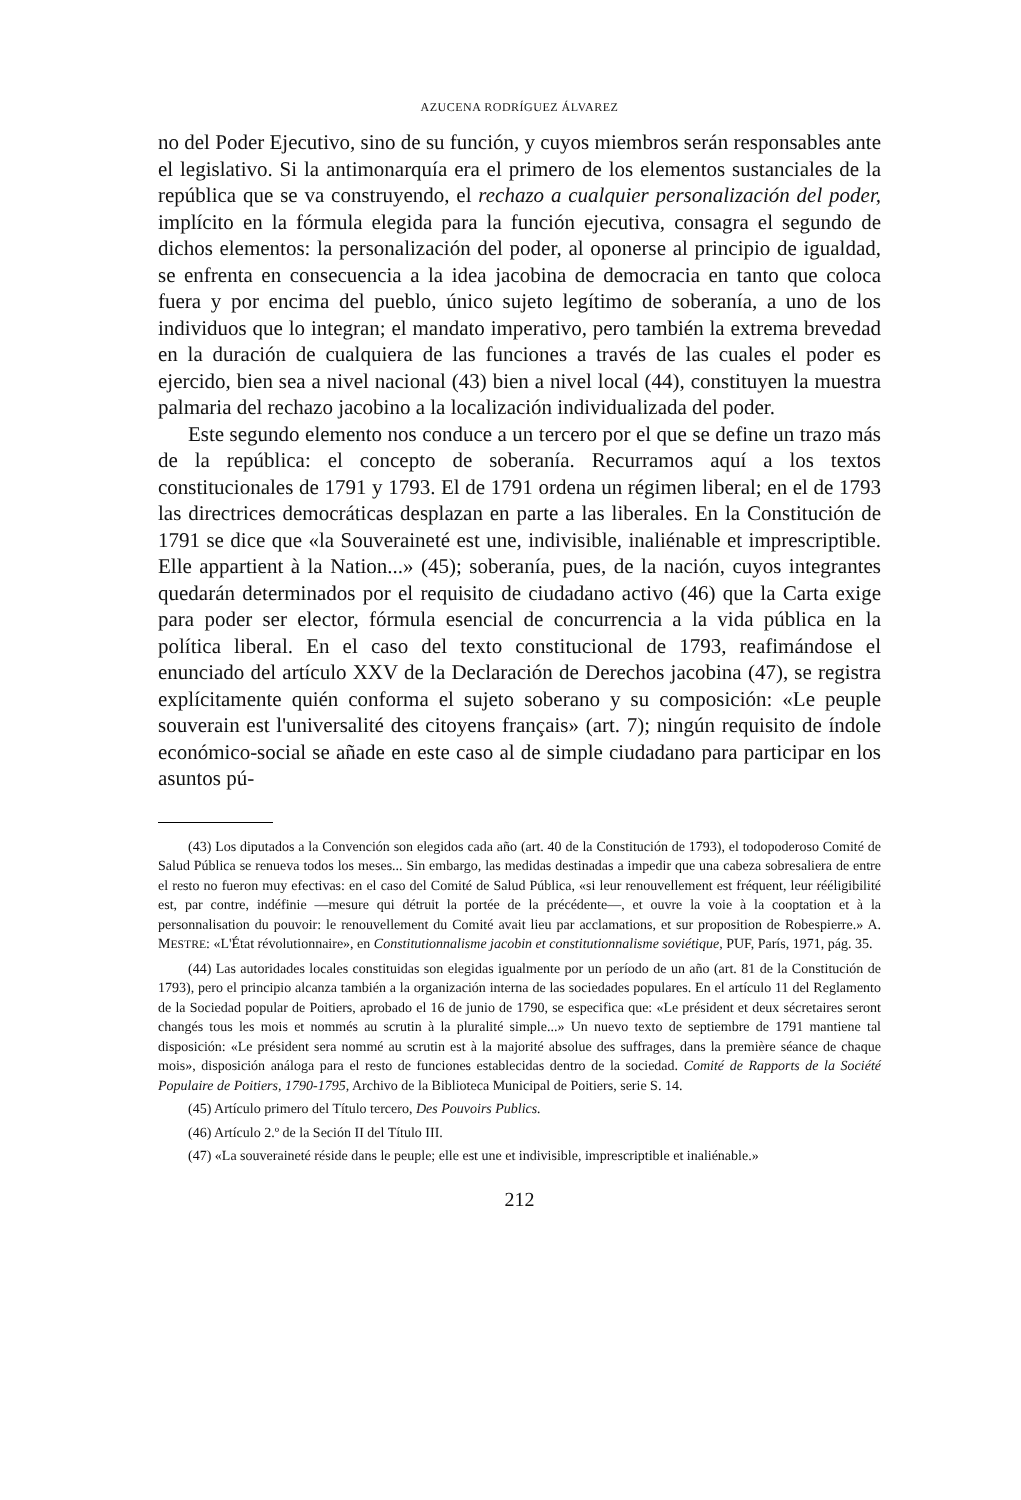AZUCENA RODRÍGUEZ ÁLVAREZ
no del Poder Ejecutivo, sino de su función, y cuyos miembros serán responsables ante el legislativo. Si la antimonarquía era el primero de los elementos sustanciales de la república que se va construyendo, el rechazo a cualquier personalización del poder, implícito en la fórmula elegida para la función ejecutiva, consagra el segundo de dichos elementos: la personalización del poder, al oponerse al principio de igualdad, se enfrenta en consecuencia a la idea jacobina de democracia en tanto que coloca fuera y por encima del pueblo, único sujeto legítimo de soberanía, a uno de los individuos que lo integran; el mandato imperativo, pero también la extrema brevedad en la duración de cualquiera de las funciones a través de las cuales el poder es ejercido, bien sea a nivel nacional (43) bien a nivel local (44), constituyen la muestra palmaria del rechazo jacobino a la localización individualizada del poder.
Este segundo elemento nos conduce a un tercero por el que se define un trazo más de la república: el concepto de soberanía. Recurramos aquí a los textos constitucionales de 1791 y 1793. El de 1791 ordena un régimen liberal; en el de 1793 las directrices democráticas desplazan en parte a las liberales. En la Constitución de 1791 se dice que «la Souveraineté est une, indivisible, inaliénable et imprescriptible. Elle appartient à la Nation...» (45); soberanía, pues, de la nación, cuyos integrantes quedarán determinados por el requisito de ciudadano activo (46) que la Carta exige para poder ser elector, fórmula esencial de concurrencia a la vida pública en la política liberal. En el caso del texto constitucional de 1793, reafimándose el enunciado del artículo XXV de la Declaración de Derechos jacobina (47), se registra explícitamente quién conforma el sujeto soberano y su composición: «Le peuple souverain est l'universalité des citoyens français» (art. 7); ningún requisito de índole económico-social se añade en este caso al de simple ciudadano para participar en los asuntos pú-
(43) Los diputados a la Convención son elegidos cada año (art. 40 de la Constitución de 1793), el todopoderoso Comité de Salud Pública se renueva todos los meses... Sin embargo, las medidas destinadas a impedir que una cabeza sobresaliera de entre el resto no fueron muy efectivas: en el caso del Comité de Salud Pública, «si leur renouvellement est fréquent, leur rééligibilité est, par contre, indéfinie —mesure qui détruit la portée de la précédente—, et ouvre la voie à la cooptation et à la personnalisation du pouvoir: le renouvellement du Comité avait lieu par acclamations, et sur proposition de Robespierre.» A. MESTRE: «L'État révolutionnaire», en Constitutionnalisme jacobin et constitutionnalisme soviétique, PUF, París, 1971, pág. 35.
(44) Las autoridades locales constituidas son elegidas igualmente por un período de un año (art. 81 de la Constitución de 1793), pero el principio alcanza también a la organización interna de las sociedades populares. En el artículo 11 del Reglamento de la Sociedad popular de Poitiers, aprobado el 16 de junio de 1790, se especifica que: «Le président et deux sécretaires seront changés tous les mois et nommés au scrutin à la pluralité simple...» Un nuevo texto de septiembre de 1791 mantiene tal disposición: «Le président sera nommé au scrutin est à la majorité absolue des suffrages, dans la première séance de chaque mois», disposición análoga para el resto de funciones establecidas dentro de la sociedad. Comité de Rapports de la Société Populaire de Poitiers, 1790-1795, Archivo de la Biblioteca Municipal de Poitiers, serie S. 14.
(45) Artículo primero del Título tercero, Des Pouvoirs Publics.
(46) Artículo 2.º de la Seción II del Título III.
(47) «La souveraineté réside dans le peuple; elle est une et indivisible, imprescriptible et inaliénable.»
212